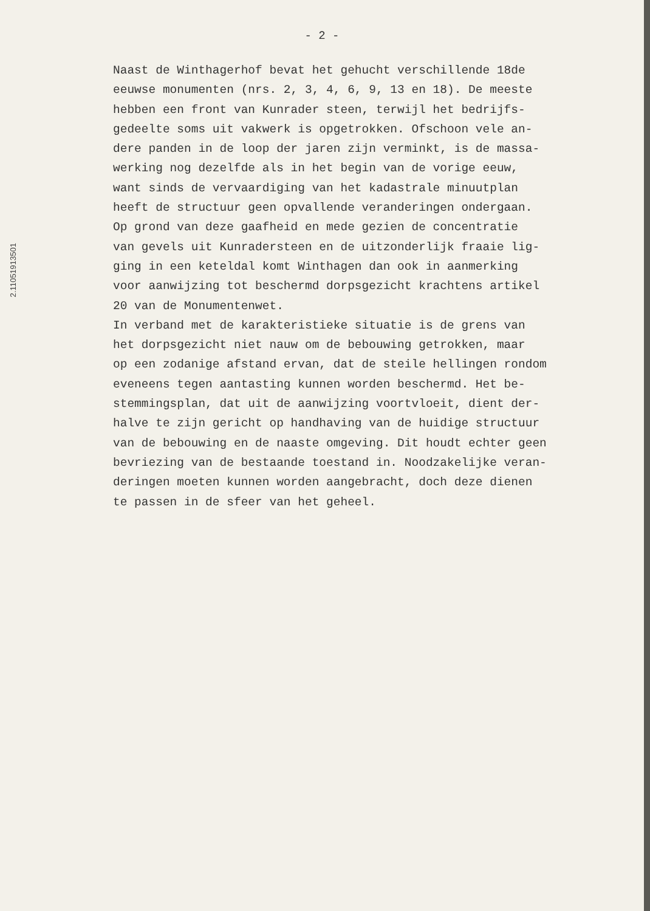- 2 -
2.11051913501
Naast de Winthagerhof bevat het gehucht verschillende 18de eeuwse monumenten (nrs. 2, 3, 4, 6, 9, 13 en 18). De meeste hebben een front van Kunrader steen, terwijl het bedrijfs- gedeelte soms uit vakwerk is opgetrokken. Ofschoon vele an- dere panden in de loop der jaren zijn verminkt, is de massa- werking nog dezelfde als in het begin van de vorige eeuw, want sinds de vervaardiging van het kadastrale minuutplan heeft de structuur geen opvallende veranderingen ondergaan. Op grond van deze gaafheid en mede gezien de concentratie van gevels uit Kunradersteen en de uitzonderlijk fraaie lig- ging in een keteldal komt Winthagen dan ook in aanmerking voor aanwijzing tot beschermd dorpsgezicht krachtens artikel 20 van de Monumentenwet. In verband met de karakteristieke situatie is de grens van het dorpsgezicht niet nauw om de bebouwing getrokken, maar op een zodanige afstand ervan, dat de steile hellingen rondom eveneens tegen aantasting kunnen worden beschermd. Het be- stemmingsplan, dat uit de aanwijzing voortvloeit, dient der- halve te zijn gericht op handhaving van de huidige structuur van de bebouwing en de naaste omgeving. Dit houdt echter geen bevriezing van de bestaande toestand in. Noodzakelijke veran- deringen moeten kunnen worden aangebracht, doch deze dienen te passen in de sfeer van het geheel.